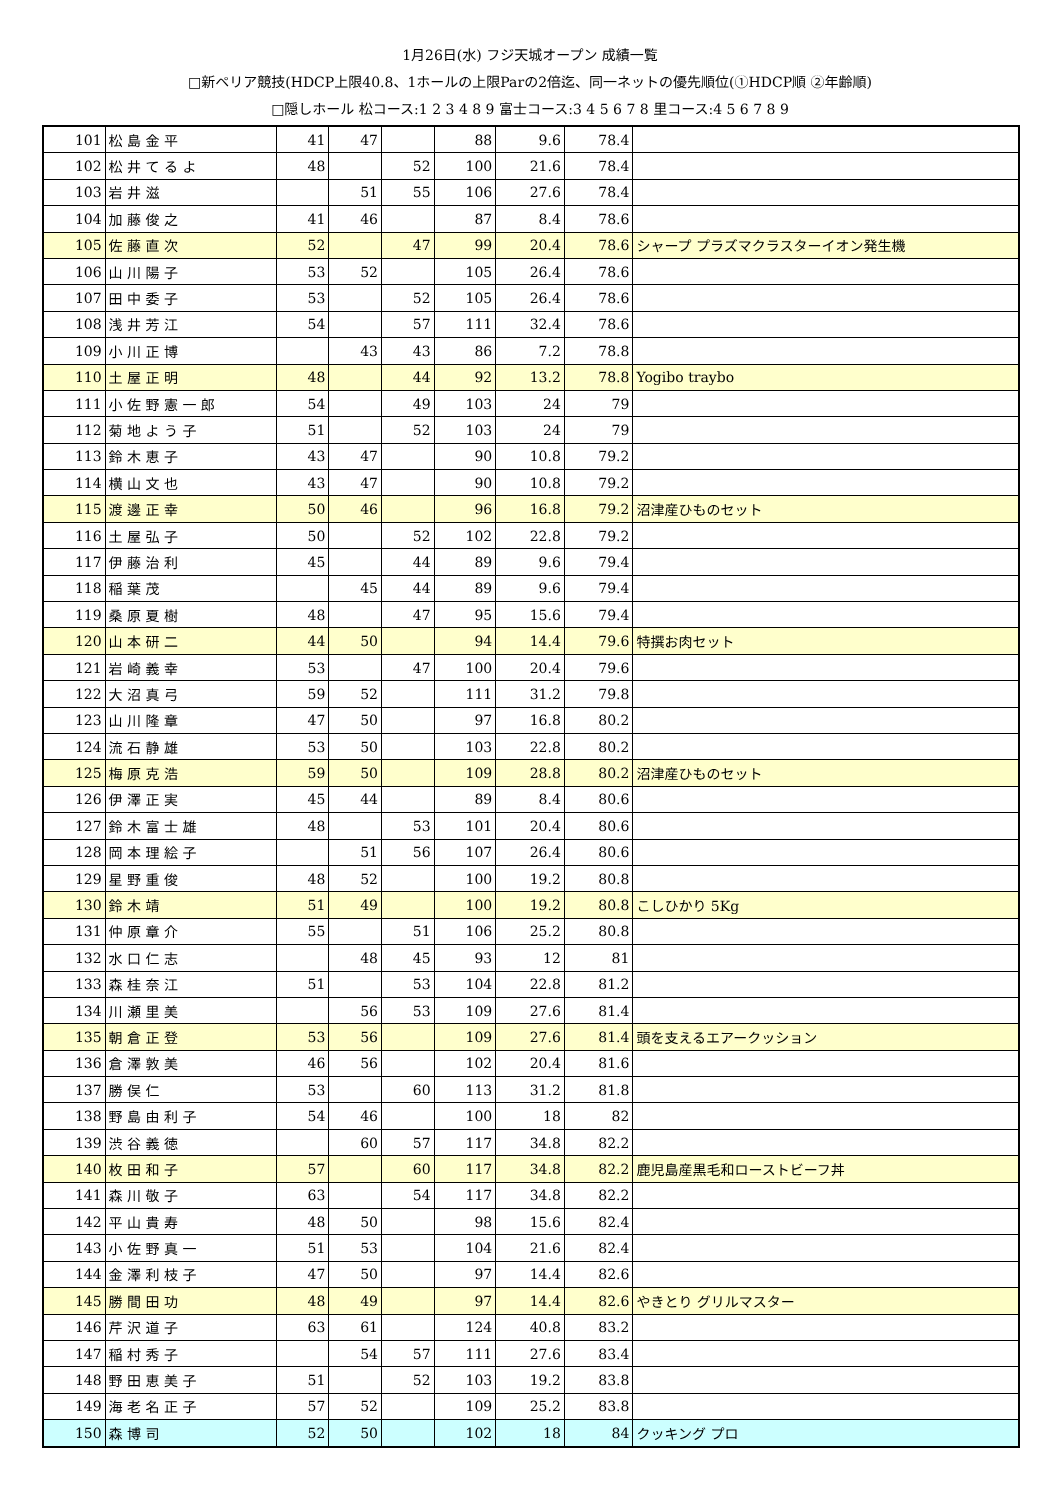1月26日(水) フジ天城オープン 成績一覧
□新ペリア競技(HDCP上限40.8、1ホールの上限Parの2倍迄、同一ネットの優先順位(①HDCP順 ②年齢順)
□隠しホール 松コース:1 2 3 4 8 9 富士コース:3 4 5 6 7 8 里コース:4 5 6 7 8 9
| 101 | 松 島 金 平 | 41 | 47 | | 88 | 9.6 | 78.4 | |
| 102 | 松 井 て る よ | 48 | | 52 | 100 | 21.6 | 78.4 | |
| 103 | 岩 井 滋 | | 51 | 55 | 106 | 27.6 | 78.4 | |
| 104 | 加 藤 俊 之 | 41 | 46 | | 87 | 8.4 | 78.6 | |
| 105 | 佐 藤 直 次 | 52 | | 47 | 99 | 20.4 | 78.6 | シャープ プラズマクラスターイオン発生機 |
| 106 | 山 川 陽 子 | 53 | 52 | | 105 | 26.4 | 78.6 | |
| 107 | 田 中 委 子 | 53 | | 52 | 105 | 26.4 | 78.6 | |
| 108 | 浅 井 芳 江 | 54 | | 57 | 111 | 32.4 | 78.6 | |
| 109 | 小 川 正 博 | | 43 | 43 | 86 | 7.2 | 78.8 | |
| 110 | 土 屋 正 明 | 48 | | 44 | 92 | 13.2 | 78.8 | Yogibo traybo |
| 111 | 小 佐 野 憲 一 郎 | 54 | | 49 | 103 | 24 | 79 | |
| 112 | 菊 地 よ う 子 | 51 | | 52 | 103 | 24 | 79 | |
| 113 | 鈴 木 恵 子 | 43 | 47 | | 90 | 10.8 | 79.2 | |
| 114 | 横 山 文 也 | 43 | 47 | | 90 | 10.8 | 79.2 | |
| 115 | 渡 邊 正 幸 | 50 | 46 | | 96 | 16.8 | 79.2 | 沼津産ひものセット |
| 116 | 土 屋 弘 子 | 50 | | 52 | 102 | 22.8 | 79.2 | |
| 117 | 伊 藤 治 利 | 45 | | 44 | 89 | 9.6 | 79.4 | |
| 118 | 稲 葉 茂 | | 45 | 44 | 89 | 9.6 | 79.4 | |
| 119 | 桑 原 夏 樹 | 48 | | 47 | 95 | 15.6 | 79.4 | |
| 120 | 山 本 研 二 | 44 | 50 | | 94 | 14.4 | 79.6 | 特撰お肉セット |
| 121 | 岩 崎 義 幸 | 53 | | 47 | 100 | 20.4 | 79.6 | |
| 122 | 大 沼 真 弓 | 59 | 52 | | 111 | 31.2 | 79.8 | |
| 123 | 山 川 隆 章 | 47 | 50 | | 97 | 16.8 | 80.2 | |
| 124 | 流 石 静 雄 | 53 | 50 | | 103 | 22.8 | 80.2 | |
| 125 | 梅 原 克 浩 | 59 | 50 | | 109 | 28.8 | 80.2 | 沼津産ひものセット |
| 126 | 伊 澤 正 実 | 45 | 44 | | 89 | 8.4 | 80.6 | |
| 127 | 鈴 木 富 士 雄 | 48 | | 53 | 101 | 20.4 | 80.6 | |
| 128 | 岡 本 理 絵 子 | | 51 | 56 | 107 | 26.4 | 80.6 | |
| 129 | 星 野 重 俊 | 48 | 52 | | 100 | 19.2 | 80.8 | |
| 130 | 鈴 木 靖 | 51 | 49 | | 100 | 19.2 | 80.8 | こしひかり 5Kg |
| 131 | 仲 原 章 介 | 55 | | 51 | 106 | 25.2 | 80.8 | |
| 132 | 水 口 仁 志 | | 48 | 45 | 93 | 12 | 81 | |
| 133 | 森 桂 奈 江 | 51 | | 53 | 104 | 22.8 | 81.2 | |
| 134 | 川 瀬 里 美 | | 56 | 53 | 109 | 27.6 | 81.4 | |
| 135 | 朝 倉 正 登 | 53 | 56 | | 109 | 27.6 | 81.4 | 頭を支えるエアークッション |
| 136 | 倉 澤 敦 美 | 46 | 56 | | 102 | 20.4 | 81.6 | |
| 137 | 勝 俣 仁 | 53 | | 60 | 113 | 31.2 | 81.8 | |
| 138 | 野 島 由 利 子 | 54 | 46 | | 100 | 18 | 82 | |
| 139 | 渋 谷 義 徳 | | 60 | 57 | 117 | 34.8 | 82.2 | |
| 140 | 枚 田 和 子 | 57 | | 60 | 117 | 34.8 | 82.2 | 鹿児島産黒毛和ローストビーフ丼 |
| 141 | 森 川 敬 子 | 63 | | 54 | 117 | 34.8 | 82.2 | |
| 142 | 平 山 貴 寿 | 48 | 50 | | 98 | 15.6 | 82.4 | |
| 143 | 小 佐 野 真 一 | 51 | 53 | | 104 | 21.6 | 82.4 | |
| 144 | 金 澤 利 枝 子 | 47 | 50 | | 97 | 14.4 | 82.6 | |
| 145 | 勝 間 田 功 | 48 | 49 | | 97 | 14.4 | 82.6 | やきとり グリルマスター |
| 146 | 芹 沢 道 子 | 63 | 61 | | 124 | 40.8 | 83.2 | |
| 147 | 稲 村 秀 子 | | 54 | 57 | 111 | 27.6 | 83.4 | |
| 148 | 野 田 恵 美 子 | 51 | | 52 | 103 | 19.2 | 83.8 | |
| 149 | 海 老 名 正 子 | 57 | 52 | | 109 | 25.2 | 83.8 | |
| 150 | 森 博 司 | 52 | 50 | | 102 | 18 | 84 | クッキング プロ |